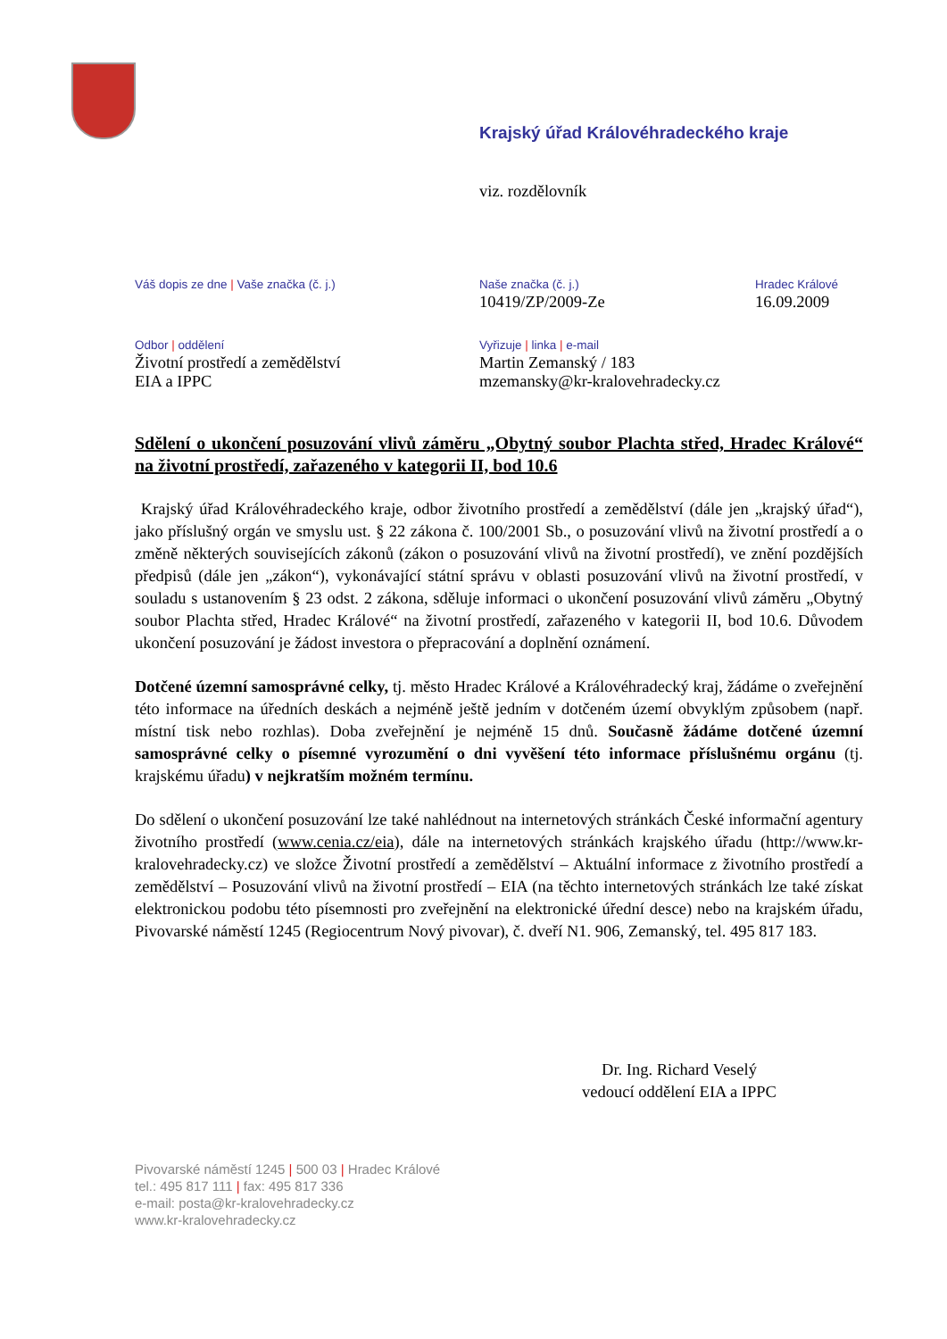Krajský úřad Královéhradeckého kraje
viz. rozdělovník
Váš dopis ze dne | Vaše značka (č. j.)
Naše značka (č. j.)
10419/ZP/2009-Ze
Hradec Králové
16.09.2009
Odbor | oddělení
Životní prostředí a zemědělství
EIA a IPPC
Vyřizuje | linka | e-mail
Martin Zemanský / 183
mzemansky@kr-kralovehradecky.cz
Sdělení o ukončení posuzování vlivů záměru „Obytný soubor Plachta střed, Hradec Králové“ na životní prostředí, zařazeného v kategorii II, bod 10.6
Krajský úřad Královéhradeckého kraje, odbor životního prostředí a zemědělství (dále jen „krajský úřad“), jako příslušný orgán ve smyslu ust. § 22 zákona č. 100/2001 Sb., o posuzování vlivů na životní prostředí a o změně některých souvisejících zákonů (zákon o posuzování vlivů na životní prostředí), ve znění pozdějších předpisů (dále jen „zákon“), vykonávající státní správu v oblasti posuzování vlivů na životní prostředí, v souladu s ustanovením § 23 odst. 2 zákona, sděluje informaci o ukončení posuzování vlivů záměru „Obytný soubor Plachta střed, Hradec Králové“ na životní prostředí, zařazeného v kategorii II, bod 10.6. Důvodem ukončení posuzování je žádost investora o přepracování a doplnění oznámení.
Dotčené územní samosprávné celky, tj. město Hradec Králové a Královéhradecký kraj, žádáme o zveřejnění této informace na úředních deskách a nejméně ještě jedním v dotčeném území obvyklým způsobem (např. místní tisk nebo rozhlas). Doba zveřejnění je nejméně 15 dnů. Současně žádáme dotčené územní samosprávné celky o písemné vyrozumění o dni vyvěšení této informace příslušnému orgánu (tj. krajskému úřadu) v nejkratším možném termínu.
Do sdělení o ukončení posuzování lze také nahlédnout na internetových stránkách České informační agentury životního prostředí (www.cenia.cz/eia), dále na internetových stránkách krajského úřadu (http://www.kr-kralovehradecky.cz) ve složce Životní prostředí a zemědělství – Aktuální informace z životního prostředí a zemědělství – Posuzování vlivů na životní prostředí – EIA (na těchto internetových stránkách lze také získat elektronickou podobu této písemnosti pro zveřejnění na elektronické úřední desce) nebo na krajském úřadu, Pivovarské náměstí 1245 (Regiocentrum Nový pivovar), č. dveří N1. 906, Zemanský, tel. 495 817 183.
Dr. Ing. Richard Veselý
vedoucí oddělení EIA a IPPC
Pivovarské náměstí 1245 | 500 03 | Hradec Králové
tel.: 495 817 111 | fax: 495 817 336
e-mail: posta@kr-kralovehradecky.cz
www.kr-kralovehradecky.cz